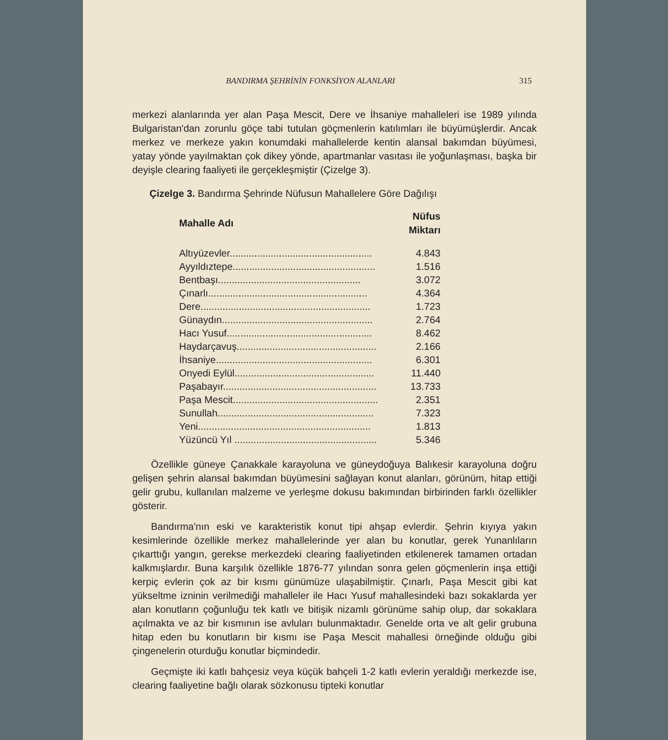BANDIRMA ŞEHRİNİN FONKSİYON ALANLARI 315
merkezi alanlarında yer alan Paşa Mescit, Dere ve İhsaniye mahalleleri ise 1989 yılında Bulgaristan'dan zorunlu göçe tabi tutulan göçmenlerin katılımları ile büyümüşlerdir. Ancak merkez ve merkeze yakın konumdaki mahallelerde kentin alansal bakımdan büyümesi, yatay yönde yayılmaktan çok dikey yönde, apartmanlar vasıtası ile yoğunlaşması, başka bir deyişle clearing faaliyeti ile gerçekleşmiştir (Çizelge 3).
Çizelge 3. Bandırma Şehrinde Nüfusun Mahallelere Göre Dağılışı
| Mahalle Adı | Nüfus Miktarı |
| --- | --- |
| Altıyüzevler.................................................... | 4.843 |
| Ayyıldıztepe.................................................... | 1.516 |
| Bentbaşı.................................................... | 3.072 |
| Çınarlı.......................................................... | 4.364 |
| Dere.............................................................. | 1.723 |
| Günaydın....................................................... | 2.764 |
| Hacı Yusuf..................................................... | 8.462 |
| Haydarçavuş................................................... | 2.166 |
| İhsaniye......................................................... | 6.301 |
| Onyedi Eylül................................................... | 11.440 |
| Paşabayır........................................................ | 13.733 |
| Paşa Mescit..................................................... | 2.351 |
| Sunullah......................................................... | 7.323 |
| Yeni............................................................... | 1.813 |
| Yüzüncü Yıl .................................................... | 5.346 |
Özellikle güneye Çanakkale karayoluna ve güneydoğuya Balıkesir karayoluna doğru gelişen şehrin alansal bakımdan büyümesini sağlayan konut alanları, görünüm, hitap ettiği gelir grubu, kullanılan malzeme ve yerleşme dokusu bakımından birbirinden farklı özellikler gösterir.
Bandırma'nın eski ve karakteristik konut tipi ahşap evlerdir. Şehrin kıyıya yakın kesimlerinde özellikle merkez mahallelerinde yer alan bu konutlar, gerek Yunanlıların çıkarttığı yangın, gerekse merkezdeki clearing faaliyetinden etkilenerek tamamen ortadan kalkmışlardır. Buna karşılık özellikle 1876-77 yılından sonra gelen göçmenlerin inşa ettiği kerpiç evlerin çok az bir kısmı günümüze ulaşabilmiştir. Çınarlı, Paşa Mescit gibi kat yükseltme izninin verilmediği mahalleler ile Hacı Yusuf mahallesindeki bazı sokaklarda yer alan konutların çoğunluğu tek katlı ve bitişik nizamlı görünüme sahip olup, dar sokaklara açılmakta ve az bir kısmının ise avluları bulunmaktadır. Genelde orta ve alt gelir grubuna hitap eden bu konutların bir kısmı ise Paşa Mescit mahallesi örneğinde olduğu gibi çingenelerin oturduğu konutlar biçmindedir.
Geçmişte iki katlı bahçesiz veya küçük bahçeli 1-2 katlı evlerin yeraldığı merkezde ise, clearing faaliyetine bağlı olarak sözkonusu tipteki konutlar